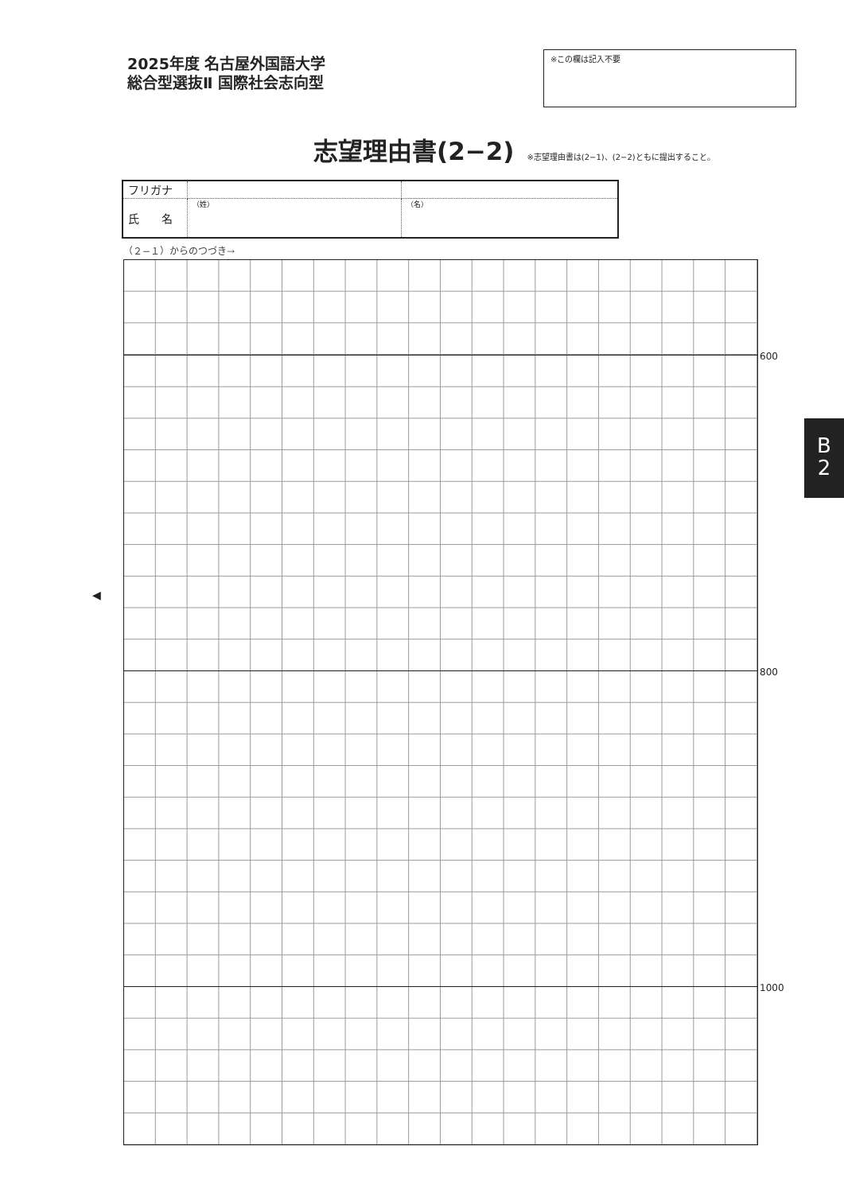2025年度 名古屋外国語大学
総合型選抜Ⅱ 国際社会志向型
※この欄は記入不要
志望理由書(2−2)
※志望理由書は(2−1)、(2−2)ともに提出すること。
| フリガナ | | |
| 氏 名 | （姓） | （名） |
（２−１）からのつづき→
600
800
1000
◀
B
2